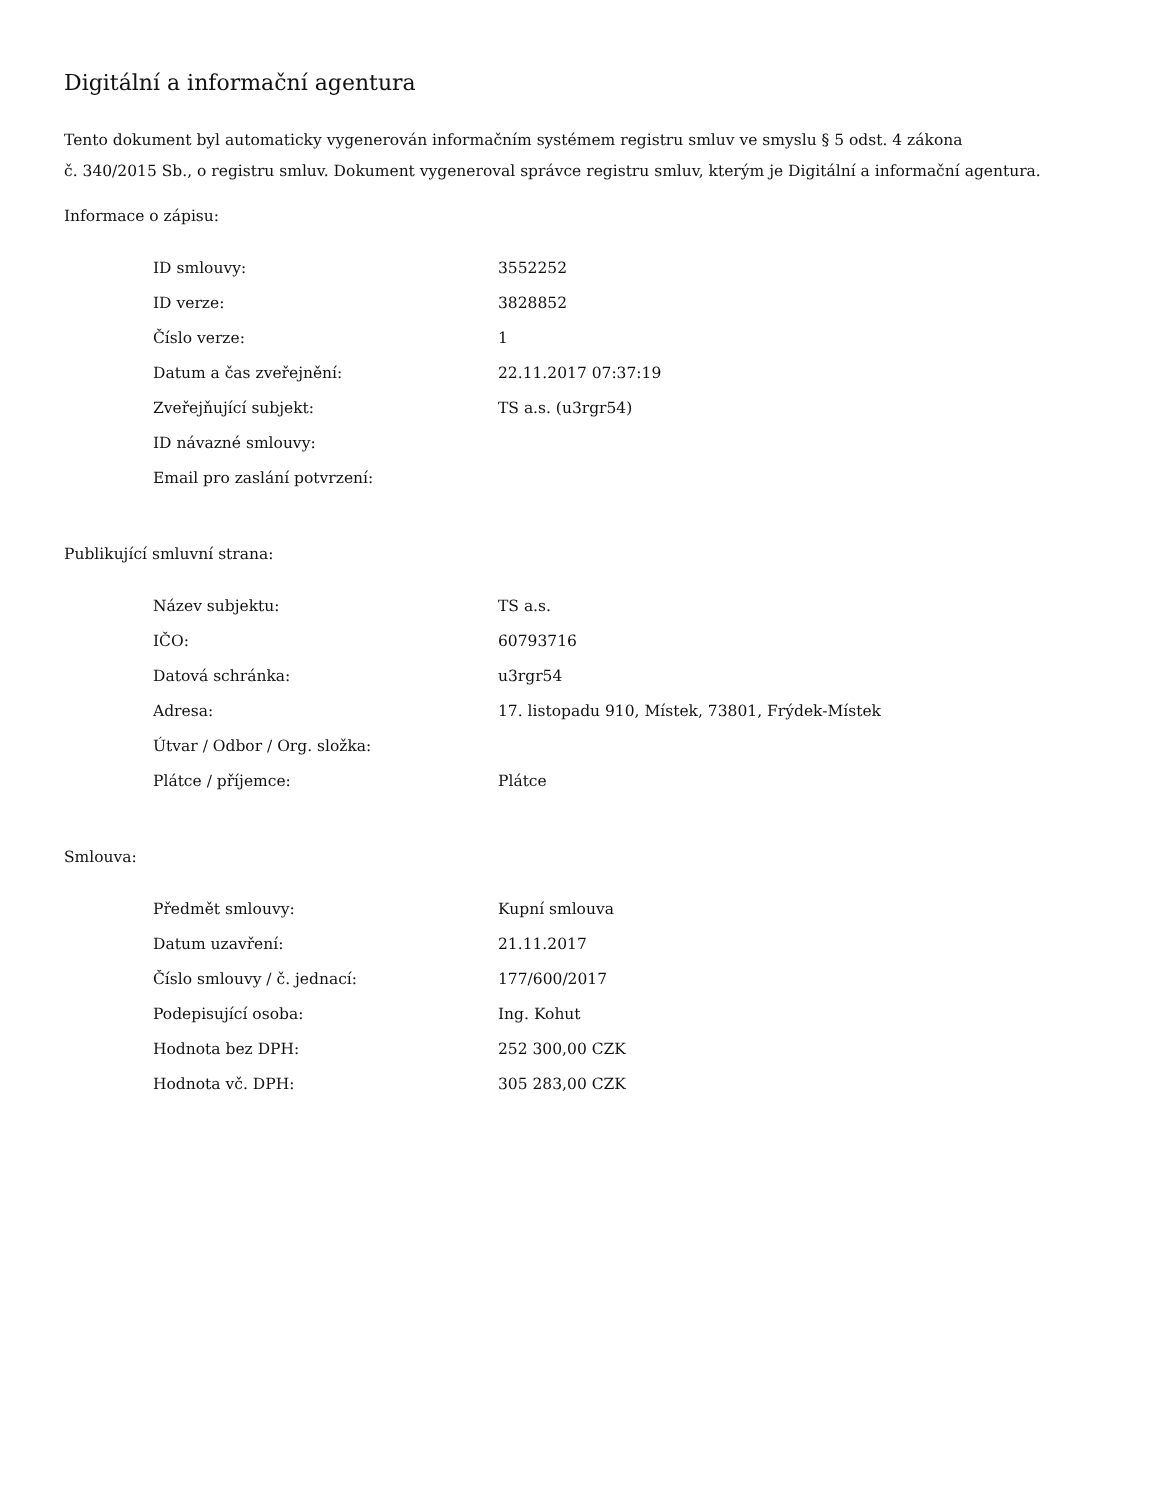Digitální a informační agentura
Tento dokument byl automaticky vygenerován informačním systémem registru smluv ve smyslu § 5 odst. 4 zákona
č. 340/2015 Sb., o registru smluv. Dokument vygeneroval správce registru smluv, kterým je Digitální a informační agentura.
Informace o zápisu:
| ID smlouvy: | 3552252 |
| ID verze: | 3828852 |
| Číslo verze: | 1 |
| Datum a čas zveřejnění: | 22.11.2017 07:37:19 |
| Zveřejňující subjekt: | TS a.s. (u3rgr54) |
| ID návazné smlouvy: | |
| Email pro zaslání potvrzení: | |
Publikující smluvní strana:
| Název subjektu: | TS a.s. |
| IČO: | 60793716 |
| Datová schránka: | u3rgr54 |
| Adresa: | 17. listopadu 910, Místek, 73801, Frýdek-Místek |
| Útvar / Odbor / Org. složka: | |
| Plátce / příjemce: | Plátce |
Smlouva:
| Předmět smlouvy: | Kupní smlouva |
| Datum uzavření: | 21.11.2017 |
| Číslo smlouvy / č. jednací: | 177/600/2017 |
| Podepisující osoba: | Ing. Kohut |
| Hodnota bez DPH: | 252 300,00 CZK |
| Hodnota vč. DPH: | 305 283,00 CZK |